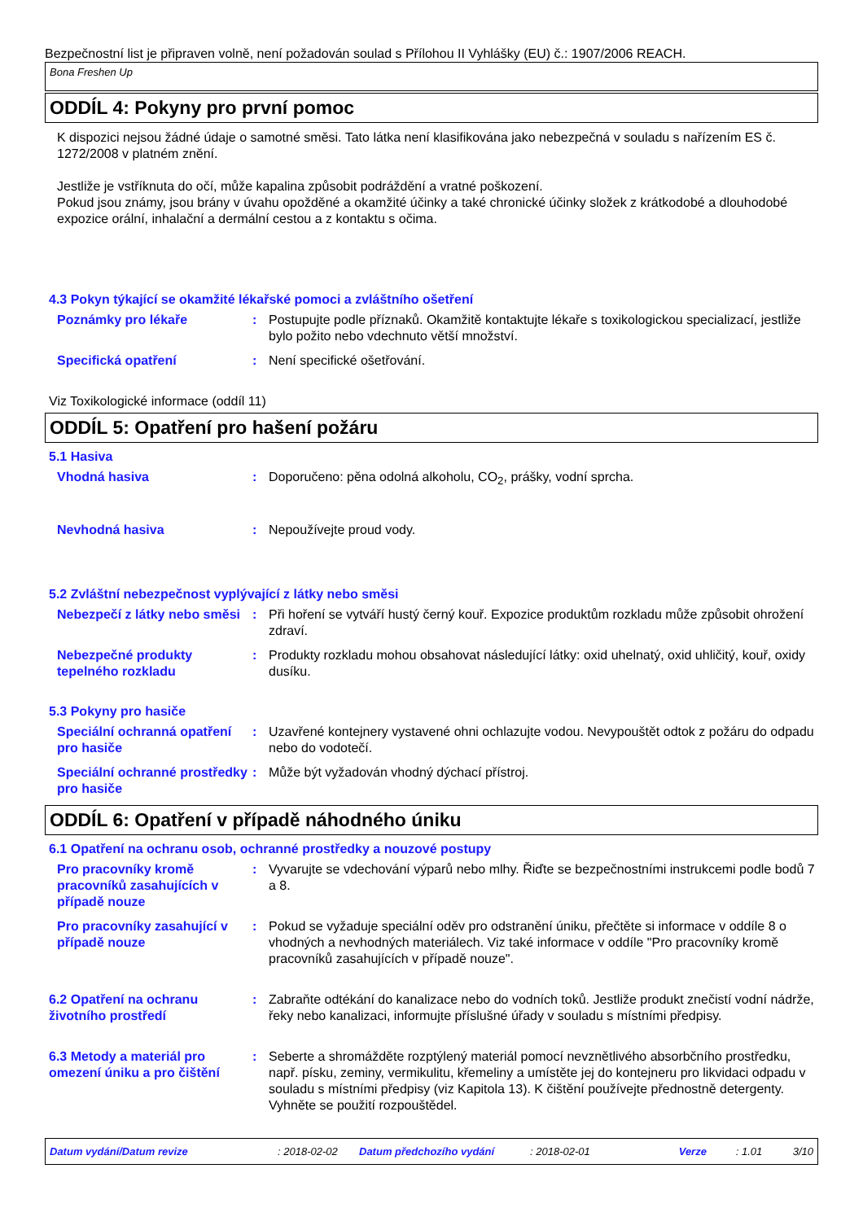Bezpečnostní list je připraven volně, není požadován soulad s Přílohou II Vyhlášky (EU) č.: 1907/2006 REACH.
Bona Freshen Up
ODDÍL 4: Pokyny pro první pomoc
K dispozici nejsou žádné údaje o samotné směsi. Tato látka není klasifikována jako nebezpečná v souladu s nařízením ES č. 1272/2008 v platném znění.
Jestliže je vstříknuta do očí, může kapalina způsobit podráždění a vratné poškození.
Pokud jsou známy, jsou brány v úvahu opožděné a okamžité účinky a také chronické účinky složek z krátkodobé a dlouhodobé expozice orální, inhalační a dermální cestou a z kontaktu s očima.
4.3 Pokyn týkající se okamžité lékařské pomoci a zvláštního ošetření
Poznámky pro lékaře : Postupujte podle příznaků. Okamžitě kontaktujte lékaře s toxikologickou specializací, jestliže bylo požito nebo vdechnuto větší množství.
Specifická opatření : Není specifické ošetřování.
Viz Toxikologické informace (oddíl 11)
ODDÍL 5: Opatření pro hašení požáru
5.1 Hasiva
Vhodná hasiva : Doporučeno: pěna odolná alkoholu, CO<sub>2</sub>, prášky, vodní sprcha.
Nevhodná hasiva : Nepoužívejte proud vody.
5.2 Zvláštní nebezpečnost vyplývající z látky nebo směsi
Nebezpečí z látky nebo směsi
: Při hoření se vytváří hustý černý kouř. Expozice produktům rozkladu může způsobit ohrožení zdraví.
Nebezpečné produkty tepelného rozkladu
: Produkty rozkladu mohou obsahovat následující látky: oxid uhelnatý, oxid uhličitý, kouř, oxidy dusíku.
5.3 Pokyny pro hasiče
Speciální ochranná opatření pro hasiče
: Uzavřené kontejnery vystavené ohni ochlazujte vodou. Nevypouštět odtok z požáru do odpadu nebo do vodotečí.
Speciální ochranné prostředky pro hasiče
: Může být vyžadován vhodný dýchací přístroj.
ODDÍL 6: Opatření v případě náhodného úniku
6.1 Opatření na ochranu osob, ochranné prostředky a nouzové postupy
Pro pracovníky kromě pracovníků zasahujících v případě nouze
: Vyvarujte se vdechování výparů nebo mlhy. Řiďte se bezpečnostními instrukcemi podle bodů 7 a 8.
Pro pracovníky zasahující v případě nouze
: Pokud se vyžaduje speciální oděv pro odstranění úniku, přečtěte si informace v oddíle 8 o vhodných a nevhodných materiálech. Viz také informace v oddíle "Pro pracovníky kromě pracovníků zasahujících v případě nouze".
6.2 Opatření na ochranu životního prostředí
: Zabraňte odtékání do kanalizace nebo do vodních toků. Jestliže produkt znečistí vodní nádrže, řeky nebo kanalizaci, informujte příslušné úřady v souladu s místními předpisy.
6.3 Metody a materiál pro omezení úniku a pro čištění
: Seberte a shromážděte rozptýlený materiál pomocí nevznětlivého absorbčního prostředku, např. písku, zeminy, vermikulitu, křemeliny a umístěte jej do kontejneru pro likvidaci odpadu v souladu s místními předpisy (viz Kapitola 13). K čištění používejte přednostně detergenty. Vyhněte se použití rozpouštědel.
Datum vydání/Datum revize: 2018-02-02 Datum předchozího vydání: 2018-02-01 Verze: 1.01 3/10